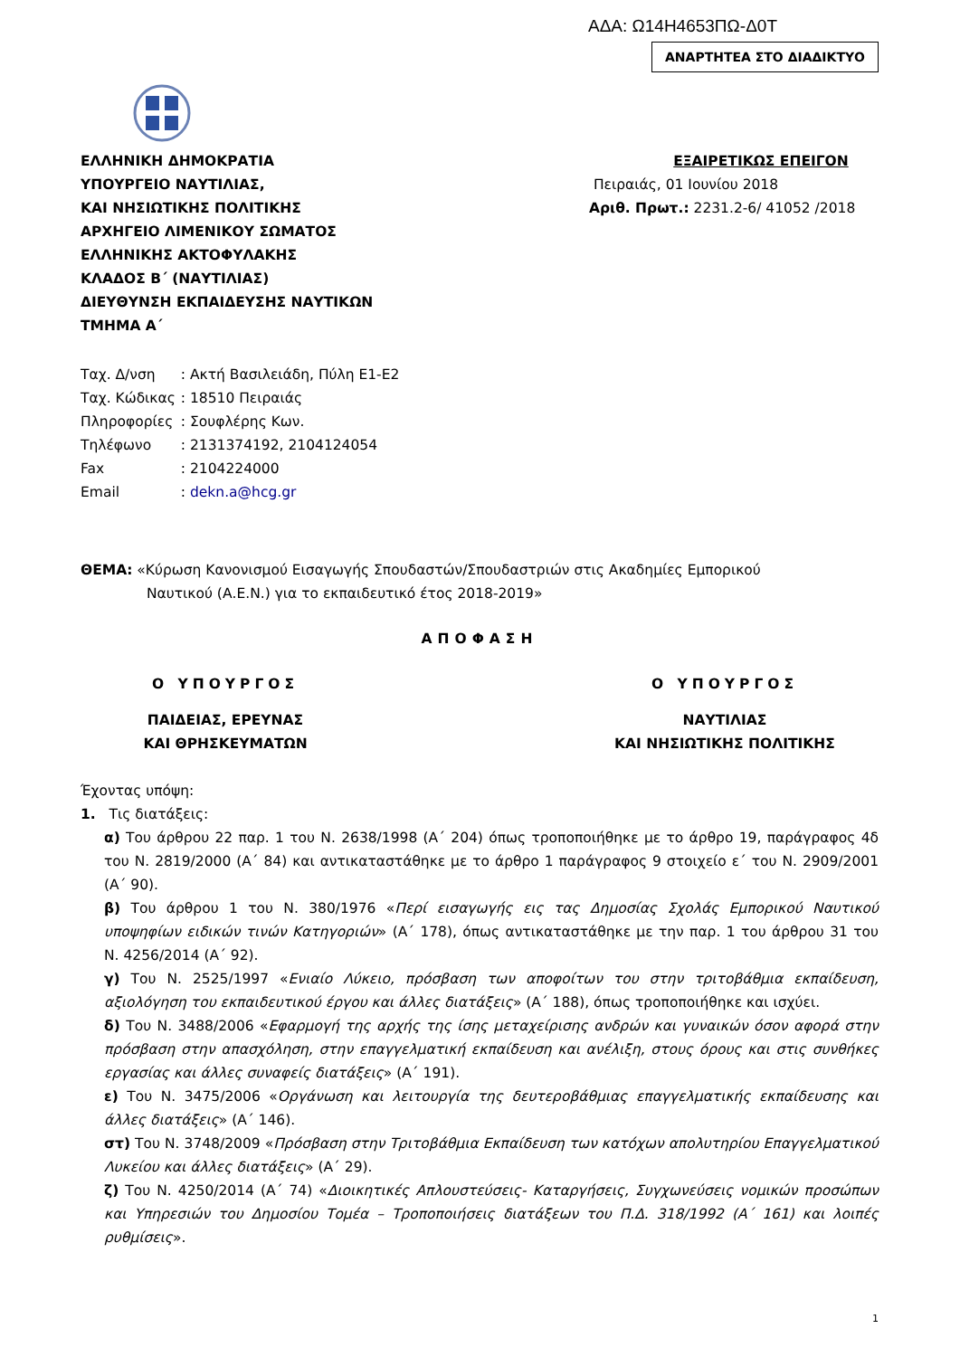ΑΔΑ: Ω14Η4653ΠΩ-Δ0Τ
ΑΝΑΡΤΗΤΕΑ ΣΤΟ ΔΙΑΔΙΚΤΥΟ
ΕΛΛΗΝΙΚΗ ΔΗΜΟΚΡΑΤΙΑ
ΥΠΟΥΡΓΕΙΟ ΝΑΥΤΙΛΙΑΣ,
ΚΑΙ ΝΗΣΙΩΤΙΚΗΣ ΠΟΛΙΤΙΚΗΣ
ΑΡΧΗΓΕΙΟ ΛΙΜΕΝΙΚΟΥ ΣΩΜΑΤΟΣ
ΕΛΛΗΝΙΚΗΣ ΑΚΤΟΦΥΛΑΚΗΣ
ΚΛΑΔΟΣ Β΄ (ΝΑΥΤΙΛΙΑΣ)
ΔΙΕΥΘΥΝΣΗ ΕΚΠΑΙΔΕΥΣΗΣ ΝΑΥΤΙΚΩΝ
ΤΜΗΜΑ Α΄
ΕΞΑΙΡΕΤΙΚΩΣ ΕΠΕΙΓΟΝ
Πειραιάς, 01 Ιουνίου 2018
Αριθ. Πρωτ.: 2231.2-6/ 41052 /2018
| Ταχ. Δ/νση | : Ακτή Βασιλειάδη, Πύλη Ε1-Ε2 |
| Ταχ. Κώδικας | : 18510 Πειραιάς |
| Πληροφορίες | : Σουφλέρης Κων. |
| Τηλέφωνο | : 2131374192, 2104124054 |
| Fax | : 2104224000 |
| Email | : dekn.a@hcg.gr |
ΘΕΜΑ: «Κύρωση Κανονισμού Εισαγωγής Σπουδαστών/Σπουδαστριών στις Ακαδημίες Εμπορικού
Ναυτικού (Α.Ε.Ν.) για το εκπαιδευτικό έτος 2018-2019»
ΑΠΟΦΑΣΗ
Ο ΥΠΟΥΡΓΟΣ Ο ΥΠΟΥΡΓΟΣ
ΠΑΙΔΕΙΑΣ, ΕΡΕΥΝΑΣ
ΚΑΙ ΘΡΗΣΚΕΥΜΑΤΩΝ
ΝΑΥΤΙΛΙΑΣ
ΚΑΙ ΝΗΣΙΩΤΙΚΗΣ ΠΟΛΙΤΙΚΗΣ
Έχοντας υπόψη:
1. Τις διατάξεις:
α) Του άρθρου 22 παρ. 1 του Ν. 2638/1998 (Α΄ 204) όπως τροποποιήθηκε με το άρθρο 19, παράγραφος 4δ του Ν. 2819/2000 (Α΄ 84) και αντικαταστάθηκε με το άρθρο 1 παράγραφος 9 στοιχείο ε΄ του Ν. 2909/2001 (Α΄ 90).
β) Του άρθρου 1 του Ν. 380/1976 «Περί εισαγωγής εις τας Δημοσίας Σχολάς Εμπορικού Ναυτικού υποψηφίων ειδικών τινών Κατηγοριών» (Α΄ 178), όπως αντικαταστάθηκε με την παρ. 1 του άρθρου 31 του Ν. 4256/2014 (Α΄ 92).
γ) Του Ν. 2525/1997 «Ενιαίο Λύκειο, πρόσβαση των αποφοίτων του στην τριτοβάθμια εκπαίδευση, αξιολόγηση του εκπαιδευτικού έργου και άλλες διατάξεις» (Α΄ 188), όπως τροποποιήθηκε και ισχύει.
δ) Του Ν. 3488/2006 «Εφαρμογή της αρχής της ίσης μεταχείρισης ανδρών και γυναικών όσον αφορά στην πρόσβαση στην απασχόληση, στην επαγγελματική εκπαίδευση και ανέλιξη, στους όρους και στις συνθήκες εργασίας και άλλες συναφείς διατάξεις» (Α΄ 191).
ε) Του Ν. 3475/2006 «Οργάνωση και λειτουργία της δευτεροβάθμιας επαγγελματικής εκπαίδευσης και άλλες διατάξεις» (Α΄ 146).
στ) Του Ν. 3748/2009 «Πρόσβαση στην Τριτοβάθμια Εκπαίδευση των κατόχων απολυτηρίου Επαγγελματικού Λυκείου και άλλες διατάξεις» (Α΄ 29).
ζ) Του Ν. 4250/2014 (Α΄ 74) «Διοικητικές Απλουστεύσεις- Καταργήσεις, Συγχωνεύσεις νομικών προσώπων και Υπηρεσιών του Δημοσίου Τομέα – Τροποποιήσεις διατάξεων του Π.Δ. 318/1992 (Α΄ 161) και λοιπές ρυθμίσεις».
1